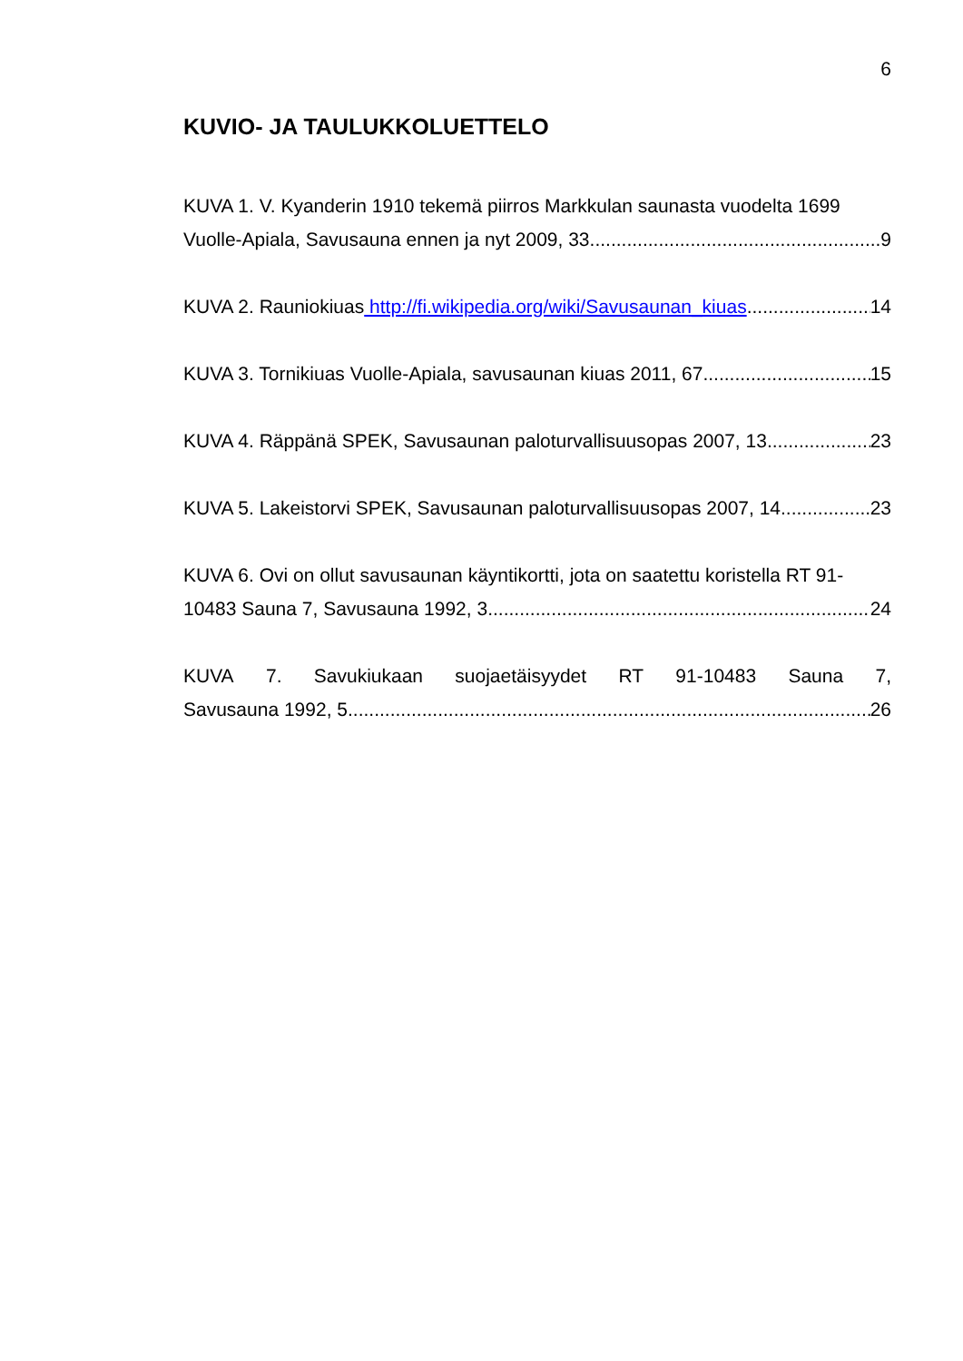6
KUVIO- JA TAULUKKOLUETTELO
KUVA 1. V. Kyanderin 1910 tekemä piirros Markkulan saunasta vuodelta 1699
Vuolle-Apiala, Savusauna ennen ja nyt 2009, 33 9
KUVA 2. Rauniokiuas http://fi.wikipedia.org/wiki/Savusaunan_kiuas 14
KUVA 3. Tornikiuas Vuolle-Apiala, savusaunan kiuas 2011, 67 15
KUVA 4. Räppänä SPEK, Savusaunan paloturvallisuusopas 2007, 13 23
KUVA 5. Lakeistorvi SPEK, Savusaunan paloturvallisuusopas 2007, 14 23
KUVA 6. Ovi on ollut savusaunan käyntikortti, jota on saatettu koristella RT 91-
10483 Sauna 7, Savusauna 1992, 3 24
KUVA 7. Savukiukaan suojaetäisyydet RT 91-10483 Sauna 7,
Savusauna 1992, 5 26